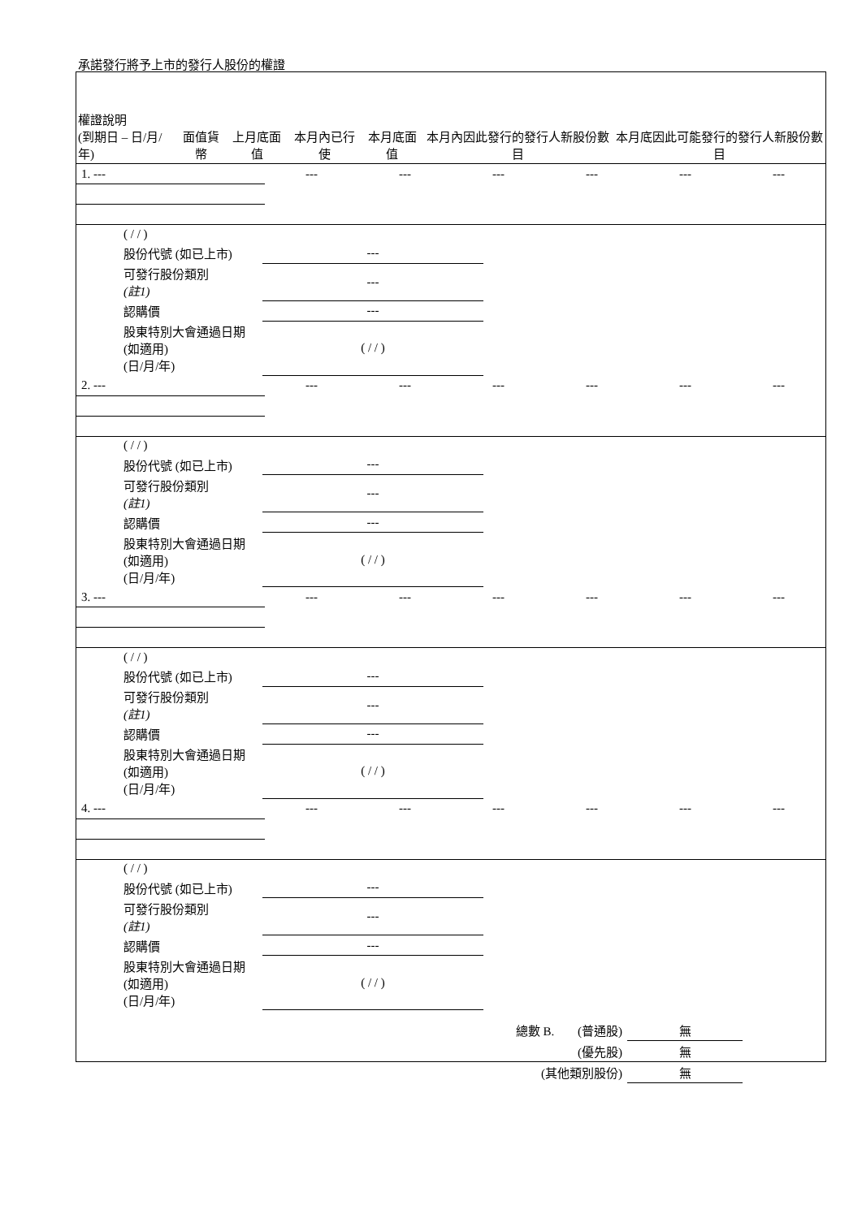承諾發行將予上市的發行人股份的權證
| 權證說明 (到期日 – 日/月/年) | 面值貨幣 | 上月底面值 | 本月內已行使 | 本月底面值 | 本月內因此發行的發行人新股份數目 | 本月底因此可能發行的發行人新股份數目 |
| --- | --- | --- | --- | --- | --- | --- |
| 1. --- | --- | --- | --- | --- | --- | --- |
| | ( / / ) | | |
| | 股份代號 (如已上市) | --- | |
| | 可發行股份類別 (註1) | --- | |
| | 認購價 | --- | |
| | 股東特別大會通過日期 (如適用) (日/月/年) | ( / / ) | |
| 2. --- | --- | --- | --- | --- | --- | --- |
| | ( / / ) | | |
| | 股份代號 (如已上市) | --- | |
| | 可發行股份類別 (註1) | --- | |
| | 認購價 | --- | |
| | 股東特別大會通過日期 (如適用) (日/月/年) | ( / / ) | |
| 3. --- | --- | --- | --- | --- | --- | --- |
| | ( / / ) | | |
| | 股份代號 (如已上市) | --- | |
| | 可發行股份類別 (註1) | --- | |
| | 認購價 | --- | |
| | 股東特別大會通過日期 (如適用) (日/月/年) | ( / / ) | |
| 4. --- | --- | --- | --- | --- | --- | --- |
| | ( / / ) | | |
| | 股份代號 (如已上市) | --- | |
| | 可發行股份類別 (註1) | --- | |
| | 認購價 | --- | |
| | 股東特別大會通過日期 (如適用) (日/月/年) | ( / / ) | |
| 總數 B. | (普通股) | 無 |
| | (優先股) | 無 |
| (其他類別股份) | | 無 |